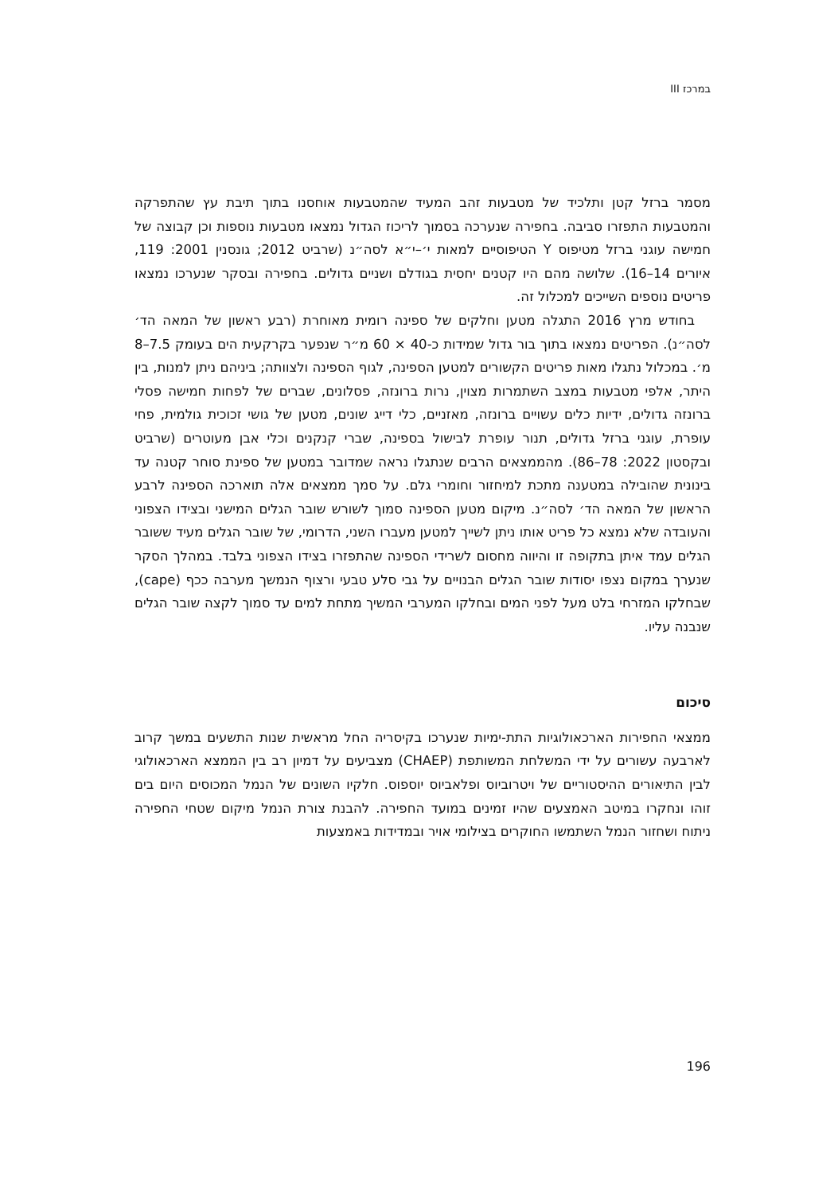במרכז III
מסמר ברזל קטן ותלכיד של מטבעות זהב המעיד שהמטבעות אוחסנו בתוך תיבת עץ שהתפרקה והמטבעות התפזרו סביבה. בחפירה שנערכה בסמוך לריכוז הגדול נמצאו מטבעות נוספות וכן קבוצה של חמישה עוגני ברזל מטיפוס Y הטיפוסיים למאות י׳–י״א לסה״נ (שרביט 2012; גונסנין 2001: 119, איורים 14–16). שלושה מהם היו קטנים יחסית בגודלם ושניים גדולים. בחפירה ובסקר שנערכו נמצאו פריטים נוספים השייכים למכלול זה.
בחודש מרץ 2016 התגלה מטען וחלקים של ספינה רומית מאוחרת (רבע ראשון של המאה הד׳ לסה״נ). הפריטים נמצאו בתוך בור גדול שמידות כ-40 × 60 מ״ר שנפער בקרקעית הים בעומק 7.5–8 מ׳. במכלול נתגלו מאות פריטים הקשורים למטען הספינה, לגוף הספינה ולצוותה; ביניהם ניתן למנות, בין היתר, אלפי מטבעות במצב השתמרות מצוין, נרות ברונזה, פסלונים, שברים של לפחות חמישה פסלי ברונזה גדולים, ידיות כלים עשויים ברונזה, מאזניים, כלי דייג שונים, מטען של גושי זכוכית גולמית, פחי עופרת, עוגני ברזל גדולים, תנור עופרת לבישול בספינה, שברי קנקנים וכלי אבן מעוטרים (שרביט ובקסטון 2022: 78–86). מהממצאים הרבים שנתגלו נראה שמדובר במטען של ספינת סוחר קטנה עד בינונית שהובילה במטענה מתכת למיחזור וחומרי גלם. על סמך ממצאים אלה תוארכה הספינה לרבע הראשון של המאה הד׳ לסה״נ. מיקום מטען הספינה סמוך לשורש שובר הגלים המישני ובצידו הצפוני והעובדה שלא נמצא כל פריט אותו ניתן לשייך למטען מעברו השני, הדרומי, של שובר הגלים מעיד ששובר הגלים עמד איתן בתקופה זו והיווה מחסום לשרידי הספינה שהתפזרו בצידו הצפוני בלבד. במהלך הסקר שנערך במקום נצפו יסודות שובר הגלים הבנויים על גבי סלע טבעי ורצוף הנמשך מערבה ככף (cape), שבחלקו המזרחי בלט מעל לפני המים ובחלקו המערבי המשיך מתחת למים עד סמוך לקצה שובר הגלים שנבנה עליו.
סיכום
ממצאי החפירות הארכאולוגיות התת-ימיות שנערכו בקיסריה החל מראשית שנות התשעים במשך קרוב לארבעה עשורים על ידי המשלחת המשותפת (CHAEP) מצביעים על דמיון רב בין הממצא הארכאולוגי לבין התיאורים ההיסטוריים של ויטרוביוס ופלאביוס יוספוס. חלקיו השונים של הנמל המכוסים היום בים זוהו ונחקרו במיטב האמצעים שהיו זמינים במועד החפירה. להבנת צורת הנמל מיקום שטחי החפירה ניתוח ושחזור הנמל השתמשו החוקרים בצילומי אויר ובמדידות באמצעות
196